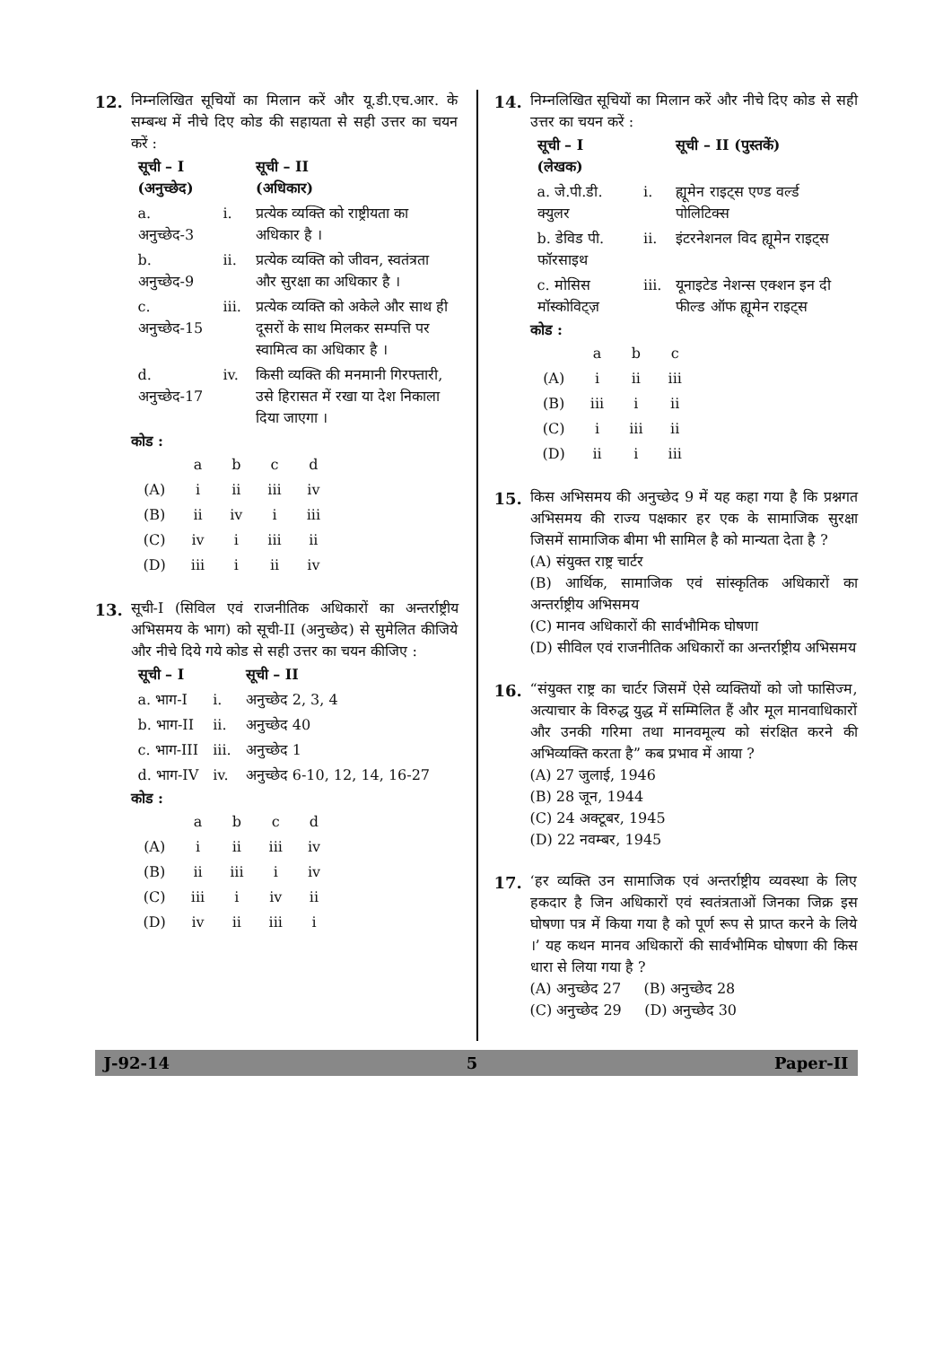12. निम्नलिखित सूचियों का मिलान करें और यू.डी.एच.आर. के सम्बन्ध में नीचे दिए कोड की सहायता से सही उत्तर का चयन करें :
| सूची – I (अनुच्छेद) | | सूची – II (अधिकार) |
| --- | --- | --- |
| a. अनुच्छेद-3 | i. | प्रत्येक व्यक्ति को राष्ट्रीयता का अधिकार है । |
| b. अनुच्छेद-9 | ii. | प्रत्येक व्यक्ति को जीवन, स्वतंत्रता और सुरक्षा का अधिकार है । |
| c. अनुच्छेद-15 | iii. | प्रत्येक व्यक्ति को अकेले और साथ ही दूसरों के साथ मिलकर सम्पत्ति पर स्वामित्व का अधिकार है । |
| d. अनुच्छेद-17 | iv. | किसी व्यक्ति की मनमानी गिरफ्तारी, उसे हिरासत में रखा या देश निकाला दिया जाएगा । |
कोड :
| | a | b | c | d |
| (A) | i | ii | iii | iv |
| (B) | ii | iv | i | iii |
| (C) | iv | i | iii | ii |
| (D) | iii | i | ii | iv |
13. सूची-I (सिविल एवं राजनीतिक अधिकारों का अन्तर्राष्ट्रीय अभिसमय के भाग) को सूची-II (अनुच्छेद) से सुमेलित कीजिये और नीचे दिये गये कोड से सही उत्तर का चयन कीजिए :
| सूची – I | | सूची – II |
| --- | --- | --- |
| a. भाग-I | i. | अनुच्छेद 2, 3, 4 |
| b. भाग-II | ii. | अनुच्छेद 40 |
| c. भाग-III | iii. | अनुच्छेद 1 |
| d. भाग-IV | iv. | अनुच्छेद 6-10, 12, 14, 16-27 |
कोड :
| | a | b | c | d |
| (A) | i | ii | iii | iv |
| (B) | ii | iii | i | iv |
| (C) | iii | i | iv | ii |
| (D) | iv | ii | iii | i |
14. निम्नलिखित सूचियों का मिलान करें और नीचे दिए कोड से सही उत्तर का चयन करें :
| सूची – I (लेखक) | | सूची – II (पुस्तकें) |
| --- | --- | --- |
| a. जे.पी.डी. क्युलर | i. | ह्यूमेन राइट्स एण्ड वर्ल्ड पोलिटिक्स |
| b. डेविड पी. फॉरसाइथ | ii. | इंटरनेशनल विद ह्यूमेन राइट्स |
| c. मोसिस मॉस्कोविट्ज़ | iii. | यूनाइटेड नेशन्स एक्शन इन दी फील्ड ऑफ ह्यूमेन राइट्स |
कोड :
| | a | b | c |
| (A) | i | ii | iii |
| (B) | iii | i | ii |
| (C) | i | iii | ii |
| (D) | ii | i | iii |
15. किस अभिसमय की अनुच्छेद 9 में यह कहा गया है कि प्रश्नगत अभिसमय की राज्य पक्षकार हर एक के सामाजिक सुरक्षा जिसमें सामाजिक बीमा भी सामिल है को मान्यता देता है ?
(A) संयुक्त राष्ट्र चार्टर
(B) आर्थिक, सामाजिक एवं सांस्कृतिक अधिकारों का अन्तर्राष्ट्रीय अभिसमय
(C) मानव अधिकारों की सार्वभौमिक घोषणा
(D) सीविल एवं राजनीतिक अधिकारों का अन्तर्राष्ट्रीय अभिसमय
16. “संयुक्त राष्ट्र का चार्टर जिसमें ऐसे व्यक्तियों को जो फासिज्म, अत्याचार के विरुद्ध युद्ध में सम्मिलित हैं और मूल मानवाधिकारों और उनकी गरिमा तथा मानवमूल्य को संरक्षित करने की अभिव्यक्ति करता है” कब प्रभाव में आया ?
(A) 27 जुलाई, 1946
(B) 28 जून, 1944
(C) 24 अक्टूबर, 1945
(D) 22 नवम्बर, 1945
17. ‘हर व्यक्ति उन सामाजिक एवं अन्तर्राष्ट्रीय व्यवस्था के लिए हकदार है जिन अधिकारों एवं स्वतंत्रताओं जिनका जिक्र इस घोषणा पत्र में किया गया है को पूर्ण रूप से प्राप्त करने के लिये ।’ यह कथन मानव अधिकारों की सार्वभौमिक घोषणा की किस धारा से लिया गया है ?
(A) अनुच्छेद 27 (B) अनुच्छेद 28
(C) अनुच्छेद 29 (D) अनुच्छेद 30
J-92-14 5 Paper-II